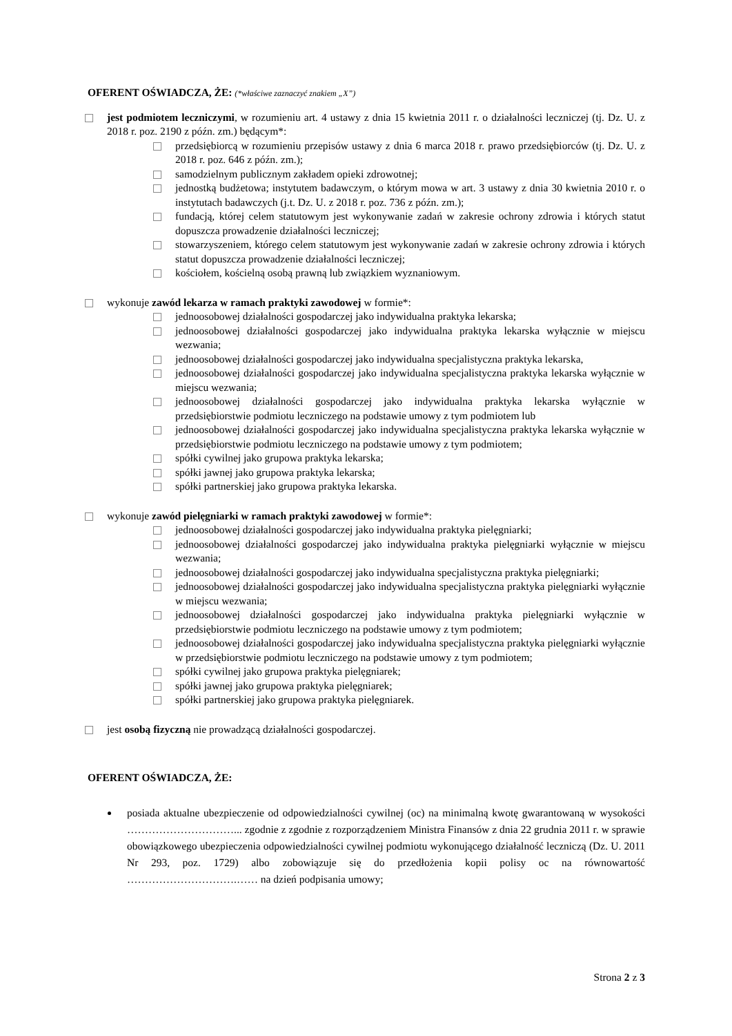OFERENT OŚWIADCZA, ŻE: (*właściwe zaznaczyć znakiem „X”)
jest podmiotem leczniczymi, w rozumieniu art. 4 ustawy z dnia 15 kwietnia 2011 r. o działalności leczniczej (tj. Dz. U. z 2018 r. poz. 2190 z późn. zm.) będącym*:
przedsiębiorcą w rozumieniu przepisów ustawy z dnia 6 marca 2018 r. prawo przedsiębiorców (tj. Dz. U. z 2018 r. poz. 646 z późn. zm.);
samodzielnym publicznym zakładem opieki zdrowotnej;
jednostką budżetowa; instytutem badawczym, o którym mowa w art. 3 ustawy z dnia 30 kwietnia 2010 r. o instytutach badawczych (j.t. Dz. U. z 2018 r. poz. 736 z późn. zm.);
fundacją, której celem statutowym jest wykonywanie zadań w zakresie ochrony zdrowia i których statut dopuszcza prowadzenie działalności leczniczej;
stowarzyszeniem, którego celem statutowym jest wykonywanie zadań w zakresie ochrony zdrowia i których statut dopuszcza prowadzenie działalności leczniczej;
kościołem, kościelną osobą prawną lub związkiem wyznaniowym.
wykonuje zawód lekarza w ramach praktyki zawodowej w formie*:
jednoosobowej działalności gospodarczej jako indywidualna praktyka lekarska;
jednoosobowej działalności gospodarczej jako indywidualna praktyka lekarska wyłącznie w miejscu wezwania;
jednoosobowej działalności gospodarczej jako indywidualna specjalistyczna praktyka lekarska,
jednoosobowej działalności gospodarczej jako indywidualna specjalistyczna praktyka lekarska wyłącznie w miejscu wezwania;
jednoosobowej działalności gospodarczej jako indywidualna praktyka lekarska wyłącznie w przedsiębiorstwie podmiotu leczniczego na podstawie umowy z tym podmiotem lub
jednoosobowej działalności gospodarczej jako indywidualna specjalistyczna praktyka lekarska wyłącznie w przedsiębiorstwie podmiotu leczniczego na podstawie umowy z tym podmiotem;
spółki cywilnej jako grupowa praktyka lekarska;
spółki jawnej jako grupowa praktyka lekarska;
spółki partnerskiej jako grupowa praktyka lekarska.
wykonuje zawód pielęgniarki w ramach praktyki zawodowej w formie*:
jednoosobowej działalności gospodarczej jako indywidualna praktyka pielęgniarki;
jednoosobowej działalności gospodarczej jako indywidualna praktyka pielęgniarki wyłącznie w miejscu wezwania;
jednoosobowej działalności gospodarczej jako indywidualna specjalistyczna praktyka pielęgniarki;
jednoosobowej działalności gospodarczej jako indywidualna specjalistyczna praktyka pielęgniarki wyłącznie w miejscu wezwania;
jednoosobowej działalności gospodarczej jako indywidualna praktyka pielęgniarki wyłącznie w przedsiębiorstwie podmiotu leczniczego na podstawie umowy z tym podmiotem;
jednoosobowej działalności gospodarczej jako indywidualna specjalistyczna praktyka pielęgniarki wyłącznie w przedsiębiorstwie podmiotu leczniczego na podstawie umowy z tym podmiotem;
spółki cywilnej jako grupowa praktyka pielęgniarek;
spółki jawnej jako grupowa praktyka pielęgniarek;
spółki partnerskiej jako grupowa praktyka pielęgniarek.
jest osobą fizyczną nie prowadzącą działalności gospodarczej.
OFERENT OŚWIADCZA, ŻE:
posiada aktualne ubezpieczenie od odpowiedzialności cywilnej (oc) na minimalną kwotę gwarantowaną w wysokości …………………………... zgodnie z zgodnie z rozporządzeniem Ministra Finansów z dnia 22 grudnia 2011 r. w sprawie obowiązkowego ubezpieczenia odpowiedzialności cywilnej podmiotu wykonującego działalność leczniczą (Dz. U. 2011 Nr 293, poz. 1729) albo zobowiązuje się do przedłożenia kopii polisy oc na równowartość ………………………….…… na dzień podpisania umowy;
Strona 2 z 3